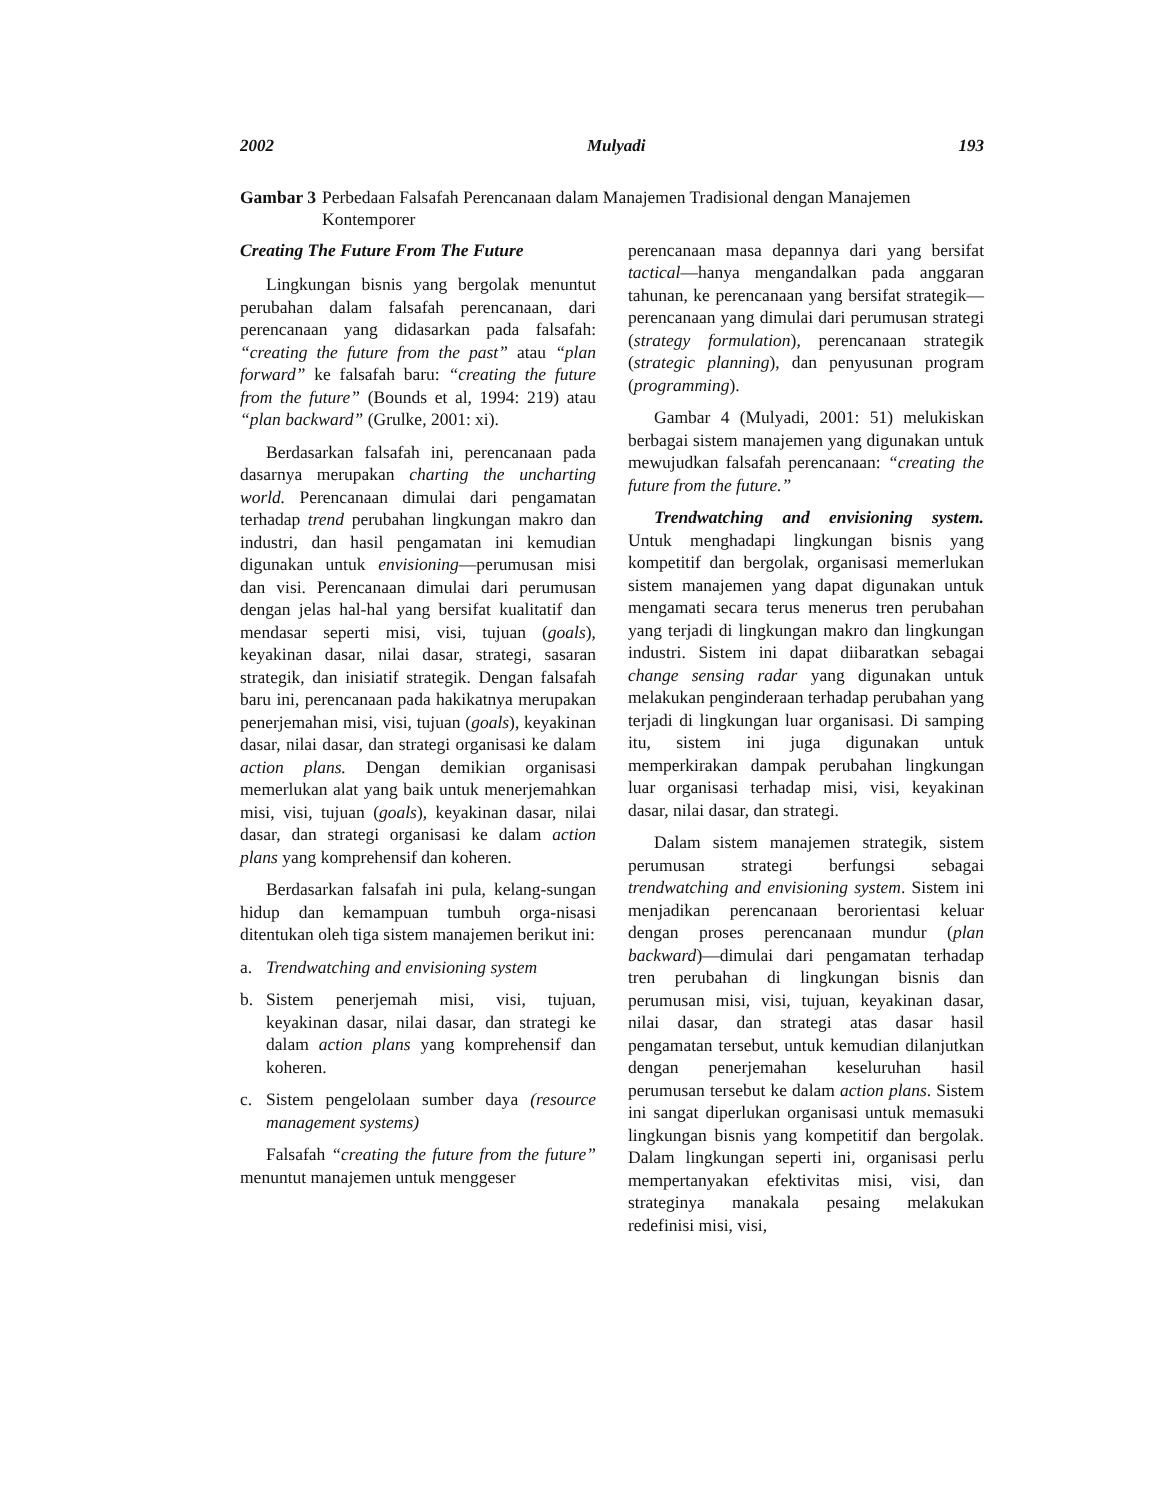2002 Mulyadi 193
Gambar 3 Perbedaan Falsafah Perencanaan dalam Manajemen Tradisional dengan Manajemen Kontemporer
Creating The Future From The Future
Lingkungan bisnis yang bergolak menuntut perubahan dalam falsafah perencanaan, dari perencanaan yang didasarkan pada falsafah: “creating the future from the past” atau “plan forward” ke falsafah baru: “creating the future from the future” (Bounds et al, 1994: 219) atau “plan backward” (Grulke, 2001: xi).
Berdasarkan falsafah ini, perencanaan pada dasarnya merupakan charting the uncharting world. Perencanaan dimulai dari pengamatan terhadap trend perubahan lingkungan makro dan industri, dan hasil pengamatan ini kemudian digunakan untuk envisioning—perumusan misi dan visi. Perencanaan dimulai dari perumusan dengan jelas hal-hal yang bersifat kualitatif dan mendasar seperti misi, visi, tujuan (goals), keyakinan dasar, nilai dasar, strategi, sasaran strategik, dan inisiatif strategik. Dengan falsafah baru ini, perencanaan pada hakikatnya merupakan penerjemahan misi, visi, tujuan (goals), keyakinan dasar, nilai dasar, dan strategi organisasi ke dalam action plans. Dengan demikian organisasi memerlukan alat yang baik untuk menerjemahkan misi, visi, tujuan (goals), keyakinan dasar, nilai dasar, dan strategi organisasi ke dalam action plans yang komprehensif dan koheren.
Berdasarkan falsafah ini pula, kelang-sungan hidup dan kemampuan tumbuh orga-nisasi ditentukan oleh tiga sistem manajemen berikut ini:
a. Trendwatching and envisioning system
b. Sistem penerjemah misi, visi, tujuan, keyakinan dasar, nilai dasar, dan strategi ke dalam action plans yang komprehensif dan koheren.
c. Sistem pengelolaan sumber daya (resource management systems)
Falsafah “creating the future from the future” menuntut manajemen untuk menggeser
perencanaan masa depannya dari yang bersifat tactical—hanya mengandalkan pada anggaran tahunan, ke perencanaan yang bersifat strategik—perencanaan yang dimulai dari perumusan strategi (strategy formulation), perencanaan strategik (strategic planning), dan penyusunan program (programming).
Gambar 4 (Mulyadi, 2001: 51) melukiskan berbagai sistem manajemen yang digunakan untuk mewujudkan falsafah perencanaan: “creating the future from the future.”
Trendwatching and envisioning system. Untuk menghadapi lingkungan bisnis yang kompetitif dan bergolak, organisasi memerlukan sistem manajemen yang dapat digunakan untuk mengamati secara terus menerus tren perubahan yang terjadi di lingkungan makro dan lingkungan industri. Sistem ini dapat diibaratkan sebagai change sensing radar yang digunakan untuk melakukan penginderaan terhadap perubahan yang terjadi di lingkungan luar organisasi. Di samping itu, sistem ini juga digunakan untuk memperkirakan dampak perubahan lingkungan luar organisasi terhadap misi, visi, keyakinan dasar, nilai dasar, dan strategi.
Dalam sistem manajemen strategik, sistem perumusan strategi berfungsi sebagai trendwatching and envisioning system. Sistem ini menjadikan perencanaan berorientasi keluar dengan proses perencanaan mundur (plan backward)—dimulai dari pengamatan terhadap tren perubahan di lingkungan bisnis dan perumusan misi, visi, tujuan, keyakinan dasar, nilai dasar, dan strategi atas dasar hasil pengamatan tersebut, untuk kemudian dilanjutkan dengan penerjemahan keseluruhan hasil perumusan tersebut ke dalam action plans. Sistem ini sangat diperlukan organisasi untuk memasuki lingkungan bisnis yang kompetitif dan bergolak. Dalam lingkungan seperti ini, organisasi perlu mempertanyakan efektivitas misi, visi, dan strateginya manakala pesaing melakukan redefinisi misi, visi,